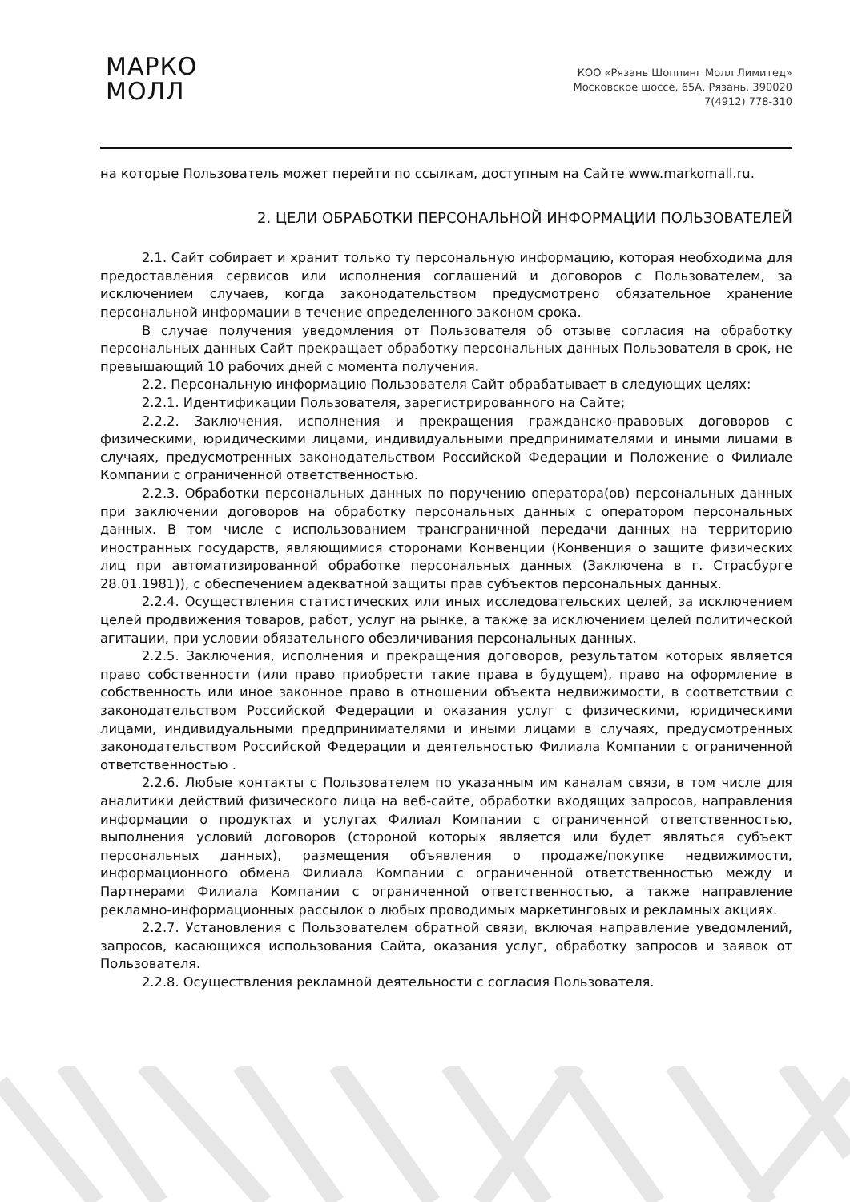МАРКО
МОЛЛ
КОО «Рязань Шоппинг Молл Лимитед»
Московское шоссе, 65А, Рязань, 390020
7(4912) 778-310
на которые Пользователь может перейти по ссылкам, доступным на Сайте www.markomall.ru.
2. ЦЕЛИ ОБРАБОТКИ ПЕРСОНАЛЬНОЙ ИНФОРМАЦИИ ПОЛЬЗОВАТЕЛЕЙ
2.1. Сайт собирает и хранит только ту персональную информацию, которая необходима для предоставления сервисов или исполнения соглашений и договоров с Пользователем, за исключением случаев, когда законодательством предусмотрено обязательное хранение персональной информации в течение определенного законом срока.
В случае получения уведомления от Пользователя об отзыве согласия на обработку персональных данных Сайт прекращает обработку персональных данных Пользователя в срок, не превышающий 10 рабочих дней с момента получения.
2.2. Персональную информацию Пользователя Сайт обрабатывает в следующих целях:
2.2.1. Идентификации Пользователя, зарегистрированного на Сайте;
2.2.2. Заключения, исполнения и прекращения гражданско-правовых договоров с физическими, юридическими лицами, индивидуальными предпринимателями и иными лицами в случаях, предусмотренных законодательством Российской Федерации и Положение о Филиале Компании с ограниченной ответственностью.
2.2.3. Обработки персональных данных по поручению оператора(ов) персональных данных при заключении договоров на обработку персональных данных с оператором персональных данных. В том числе с использованием трансграничной передачи данных на территорию иностранных государств, являющимися сторонами Конвенции (Конвенция о защите физических лиц при автоматизированной обработке персональных данных (Заключена в г. Страсбурге 28.01.1981)), с обеспечением адекватной защиты прав субъектов персональных данных.
2.2.4. Осуществления статистических или иных исследовательских целей, за исключением целей продвижения товаров, работ, услуг на рынке, а также за исключением целей политической агитации, при условии обязательного обезличивания персональных данных.
2.2.5. Заключения, исполнения и прекращения договоров, результатом которых является право собственности (или право приобрести такие права в будущем), право на оформление в собственность или иное законное право в отношении объекта недвижимости, в соответствии с законодательством Российской Федерации и оказания услуг с физическими, юридическими лицами, индивидуальными предпринимателями и иными лицами в случаях, предусмотренных законодательством Российской Федерации и деятельностью Филиала Компании с ограниченной ответственностью .
2.2.6. Любые контакты с Пользователем по указанным им каналам связи, в том числе для аналитики действий физического лица на веб-сайте, обработки входящих запросов, направления информации о продуктах и услугах Филиал Компании с ограниченной ответственностью, выполнения условий договоров (стороной которых является или будет являться субъект персональных данных), размещения объявления о продаже/покупке недвижимости, информационного обмена Филиала Компании с ограниченной ответственностью между и Партнерами Филиала Компании с ограниченной ответственностью, а также направление рекламно-информационных рассылок о любых проводимых маркетинговых и рекламных акциях.
2.2.7. Установления с Пользователем обратной связи, включая направление уведомлений, запросов, касающихся использования Сайта, оказания услуг, обработку запросов и заявок от Пользователя.
2.2.8. Осуществления рекламной деятельности с согласия Пользователя.